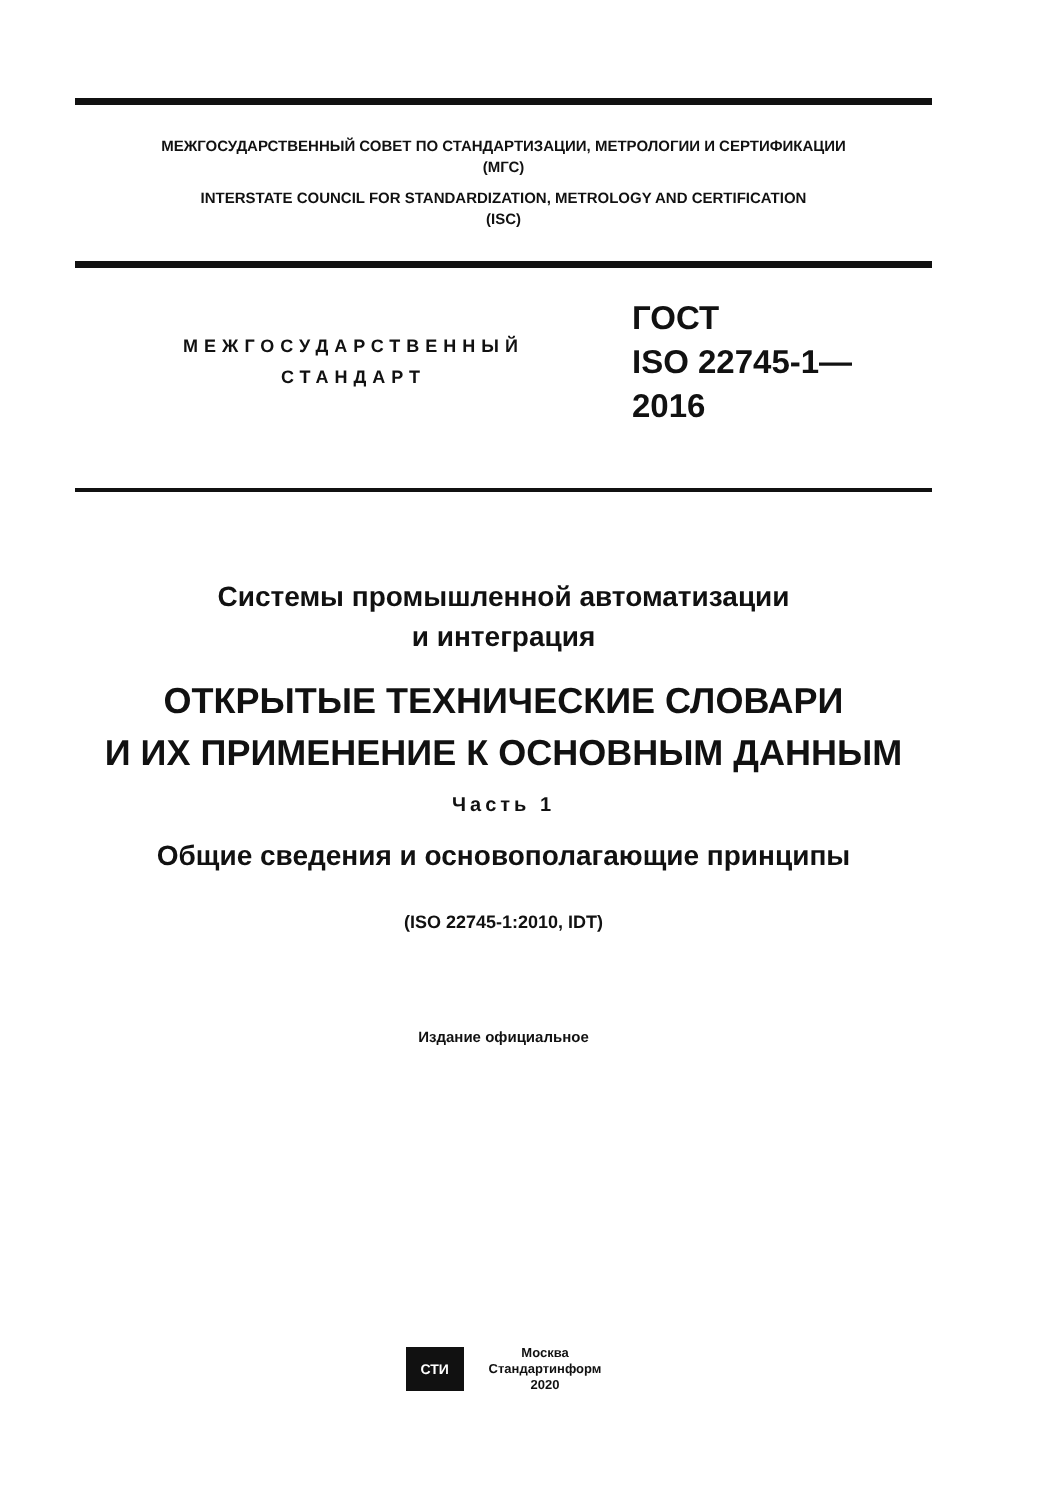МЕЖГОСУДАРСТВЕННЫЙ СОВЕТ ПО СТАНДАРТИЗАЦИИ, МЕТРОЛОГИИ И СЕРТИФИКАЦИИ
(МГС)
INTERSTATE COUNCIL FOR STANDARDIZATION, METROLOGY AND CERTIFICATION
(ISC)
МЕЖГОСУДАРСТВЕННЫЙ
СТАНДАРТ
ГОСТ
ISO 22745-1—
2016
Системы промышленной автоматизации
и интеграция
ОТКРЫТЫЕ ТЕХНИЧЕСКИЕ СЛОВАРИ
И ИХ ПРИМЕНЕНИЕ К ОСНОВНЫМ ДАННЫМ
Часть 1
Общие сведения и основополагающие принципы
(ISO 22745-1:2010, IDT)
Издание официальное
СТИ
Москва
Стандартинформ
2020